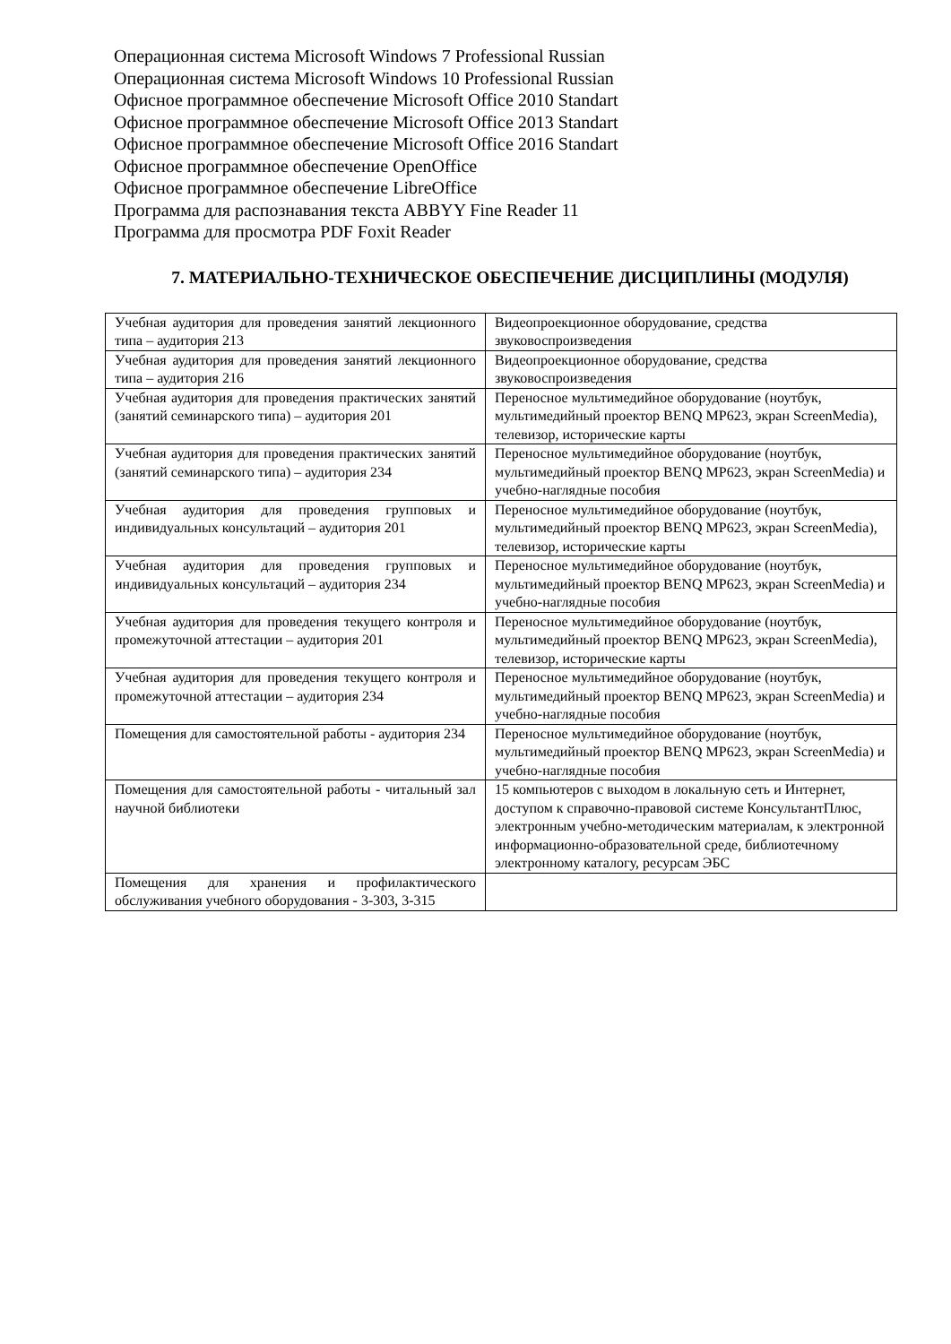Операционная система Microsoft Windows 7 Professional Russian
Операционная система Microsoft Windows 10 Professional Russian
Офисное программное обеспечение Microsoft Office 2010 Standart
Офисное программное обеспечение Microsoft Office 2013 Standart
Офисное программное обеспечение Microsoft Office 2016 Standart
Офисное программное обеспечение OpenOffice
Офисное программное обеспечение LibreOffice
Программа для распознавания текста ABBYY Fine Reader 11
Программа для просмотра PDF Foxit Reader
7. МАТЕРИАЛЬНО-ТЕХНИЧЕСКОЕ ОБЕСПЕЧЕНИЕ ДИСЦИПЛИНЫ (МОДУЛЯ)
| Учебная аудитория для проведения занятий лекционного типа – аудитория 213 | Видеопроекционное оборудование, средства звуковоспроизведения |
| Учебная аудитория для проведения занятий лекционного типа – аудитория 216 | Видеопроекционное оборудование, средства звуковоспроизведения |
| Учебная аудитория для проведения практических занятий (занятий семинарского типа) – аудитория 201 | Переносное мультимедийное оборудование (ноутбук, мультимедийный проектор BENQ MP623, экран ScreenMedia), телевизор, исторические карты |
| Учебная аудитория для проведения практических занятий (занятий семинарского типа) – аудитория 234 | Переносное мультимедийное оборудование (ноутбук, мультимедийный проектор BENQ MP623, экран ScreenMedia) и учебно-наглядные пособия |
| Учебная аудитория для проведения групповых и индивидуальных консультаций – аудитория 201 | Переносное мультимедийное оборудование (ноутбук, мультимедийный проектор BENQ MP623, экран ScreenMedia), телевизор, исторические карты |
| Учебная аудитория для проведения групповых и индивидуальных консультаций – аудитория 234 | Переносное мультимедийное оборудование (ноутбук, мультимедийный проектор BENQ MP623, экран ScreenMedia) и учебно-наглядные пособия |
| Учебная аудитория для проведения текущего контроля и промежуточной аттестации – аудитория 201 | Переносное мультимедийное оборудование (ноутбук, мультимедийный проектор BENQ MP623, экран ScreenMedia), телевизор, исторические карты |
| Учебная аудитория для проведения текущего контроля и промежуточной аттестации – аудитория 234 | Переносное мультимедийное оборудование (ноутбук, мультимедийный проектор BENQ MP623, экран ScreenMedia) и учебно-наглядные пособия |
| Помещения для самостоятельной работы - аудитория 234 | Переносное мультимедийное оборудование (ноутбук, мультимедийный проектор BENQ MP623, экран ScreenMedia) и учебно-наглядные пособия |
| Помещения для самостоятельной работы - читальный зал научной библиотеки | 15 компьютеров с выходом в локальную сеть и Интернет, доступом к справочно-правовой системе КонсультантПлюс, электронным учебно-методическим материалам, к электронной информационно-образовательной среде, библиотечному электронному каталогу, ресурсам ЭБС |
| Помещения для хранения и профилактического обслуживания учебного оборудования - 3-303, 3-315 | |